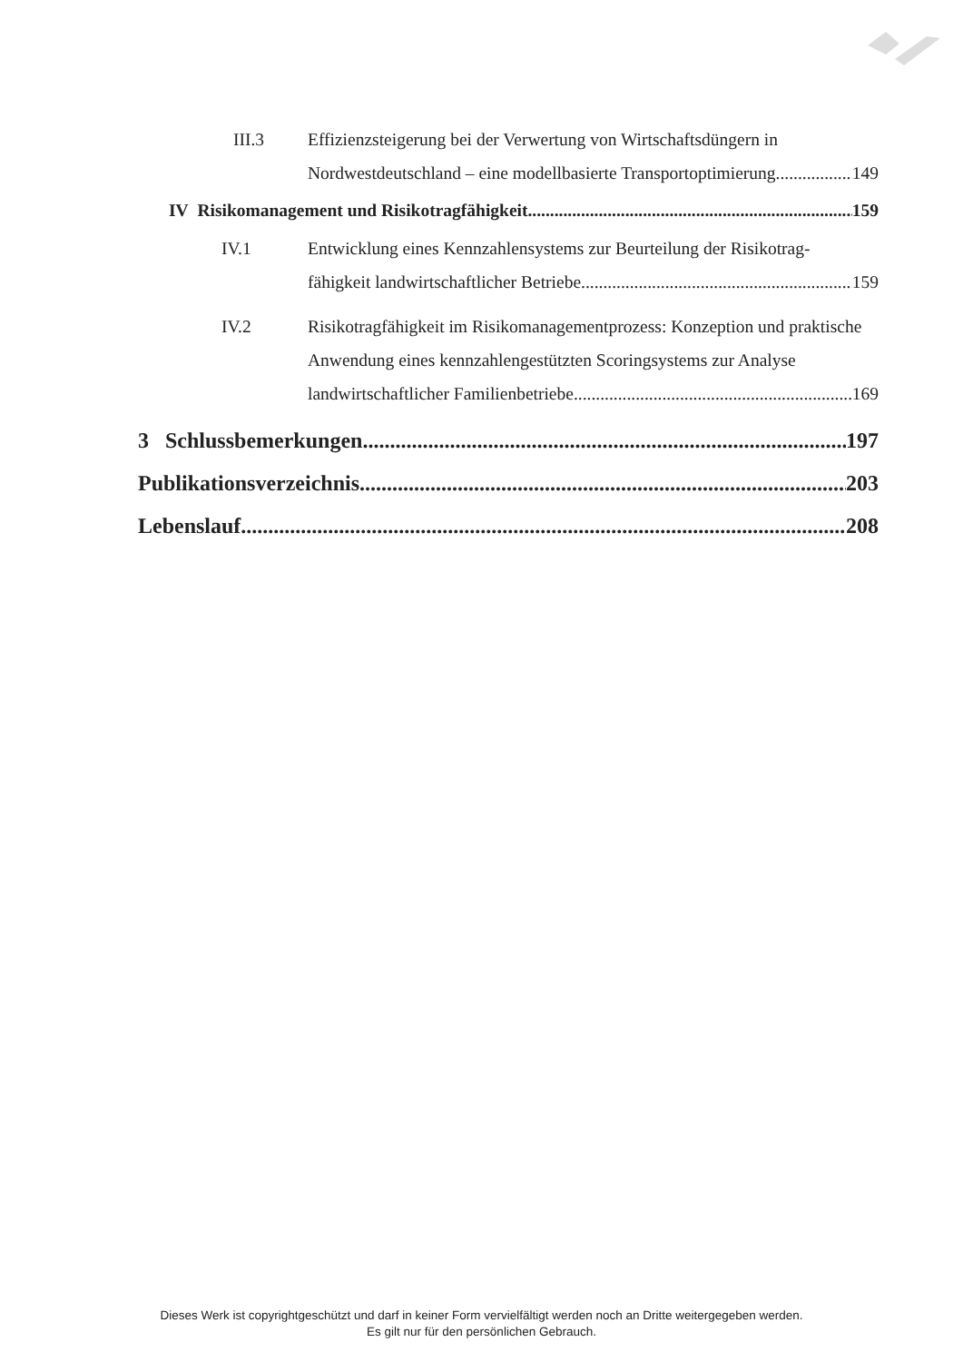III.3 Effizienzsteigerung bei der Verwertung von Wirtschaftsdüngern in
Nordwestdeutschland – eine modellbasierte Transportoptimierung 149
IV Risikomanagement und Risikotragfähigkeit 159
IV.1 Entwicklung eines Kennzahlensystems zur Beurteilung der Risikotrag-
fähigkeit landwirtschaftlicher Betriebe 159
IV.2 Risikotragfähigkeit im Risikomanagementprozess: Konzeption und praktische
Anwendung eines kennzahlengestützten Scoringsystems zur Analyse
landwirtschaftlicher Familienbetriebe 169
3 Schlussbemerkungen 197
Publikationsverzeichnis 203
Lebenslauf 208
Dieses Werk ist copyrightgeschützt und darf in keiner Form vervielfältigt werden noch an Dritte weitergegeben werden.
Es gilt nur für den persönlichen Gebrauch.